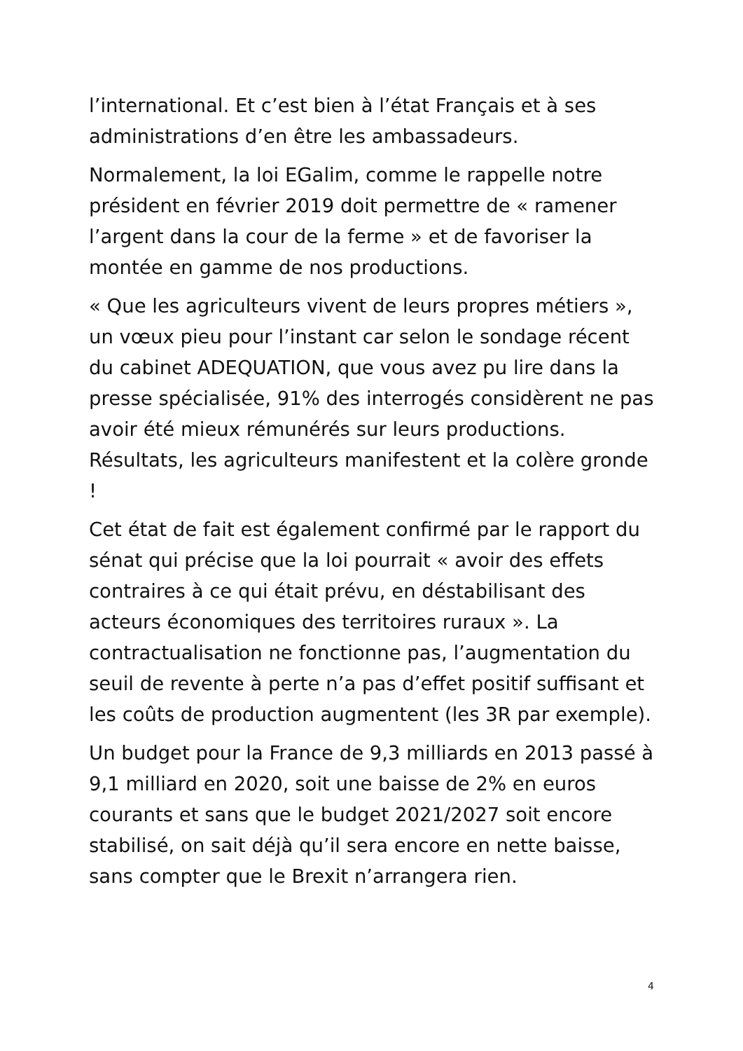l’international. Et c’est bien à l’état Français et à ses administrations d’en être les ambassadeurs.
Normalement, la loi EGalim, comme le rappelle notre président en février 2019 doit permettre de « ramener l’argent dans la cour de la ferme » et de favoriser la montée en gamme de nos productions.
« Que les agriculteurs vivent de leurs propres métiers », un vœux pieu pour l’instant car selon le sondage récent du cabinet ADEQUATION, que vous avez pu lire dans la presse spécialisée, 91% des interrogés considèrent ne pas avoir été mieux rémunérés sur leurs productions. Résultats, les agriculteurs manifestent et la colère gronde !
Cet état de fait est également confirmé par le rapport du sénat qui précise que la loi pourrait « avoir des effets contraires à ce qui était prévu, en déstabilisant des acteurs économiques des territoires ruraux ». La contractualisation ne fonctionne pas, l’augmentation du seuil de revente à perte n’a pas d’effet positif suffisant et les coûts de production augmentent (les 3R par exemple).
Un budget pour la France de 9,3 milliards en 2013 passé à 9,1 milliard en 2020, soit une baisse de 2% en euros courants et sans que le budget 2021/2027 soit encore stabilisé, on sait déjà qu’il sera encore en nette baisse, sans compter que le Brexit n’arrangera rien.
4